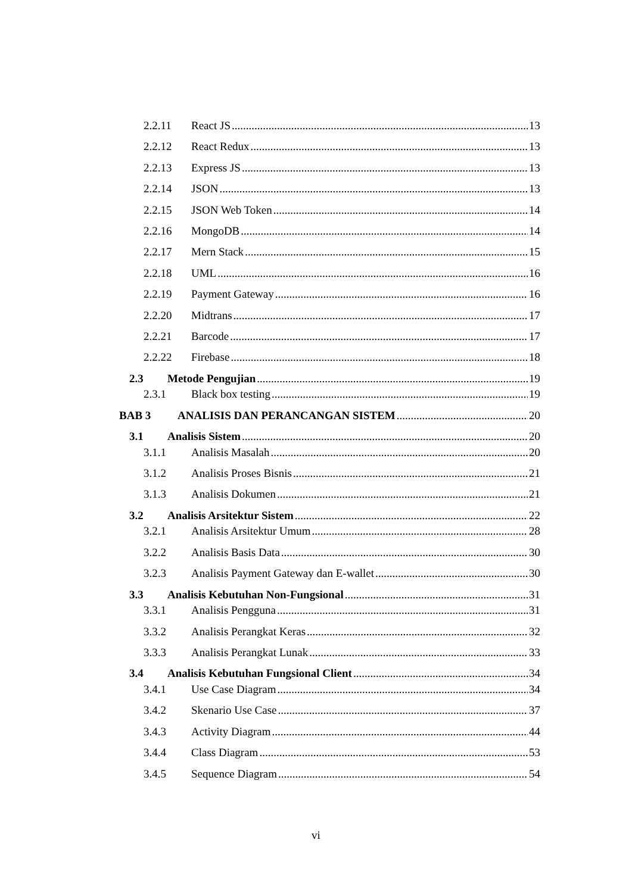2.2.11 React JS 13
2.2.12 React Redux 13
2.2.13 Express JS 13
2.2.14 JSON 13
2.2.15 JSON Web Token 14
2.2.16 MongoDB 14
2.2.17 Mern Stack 15
2.2.18 UML 16
2.2.19 Payment Gateway 16
2.2.20 Midtrans 17
2.2.21 Barcode 17
2.2.22 Firebase 18
2.3 Metode Pengujian 19
2.3.1 Black box testing 19
BAB 3 ANALISIS DAN PERANCANGAN SISTEM 20
3.1 Analisis Sistem 20
3.1.1 Analisis Masalah 20
3.1.2 Analisis Proses Bisnis 21
3.1.3 Analisis Dokumen 21
3.2 Analisis Arsitektur Sistem 22
3.2.1 Analisis Arsitektur Umum 28
3.2.2 Analisis Basis Data 30
3.2.3 Analisis Payment Gateway dan E-wallet 30
3.3 Analisis Kebutuhan Non-Fungsional 31
3.3.1 Analisis Pengguna 31
3.3.2 Analisis Perangkat Keras 32
3.3.3 Analisis Perangkat Lunak 33
3.4 Analisis Kebutuhan Fungsional Client 34
3.4.1 Use Case Diagram 34
3.4.2 Skenario Use Case 37
3.4.3 Activity Diagram 44
3.4.4 Class Diagram 53
3.4.5 Sequence Diagram 54
vi